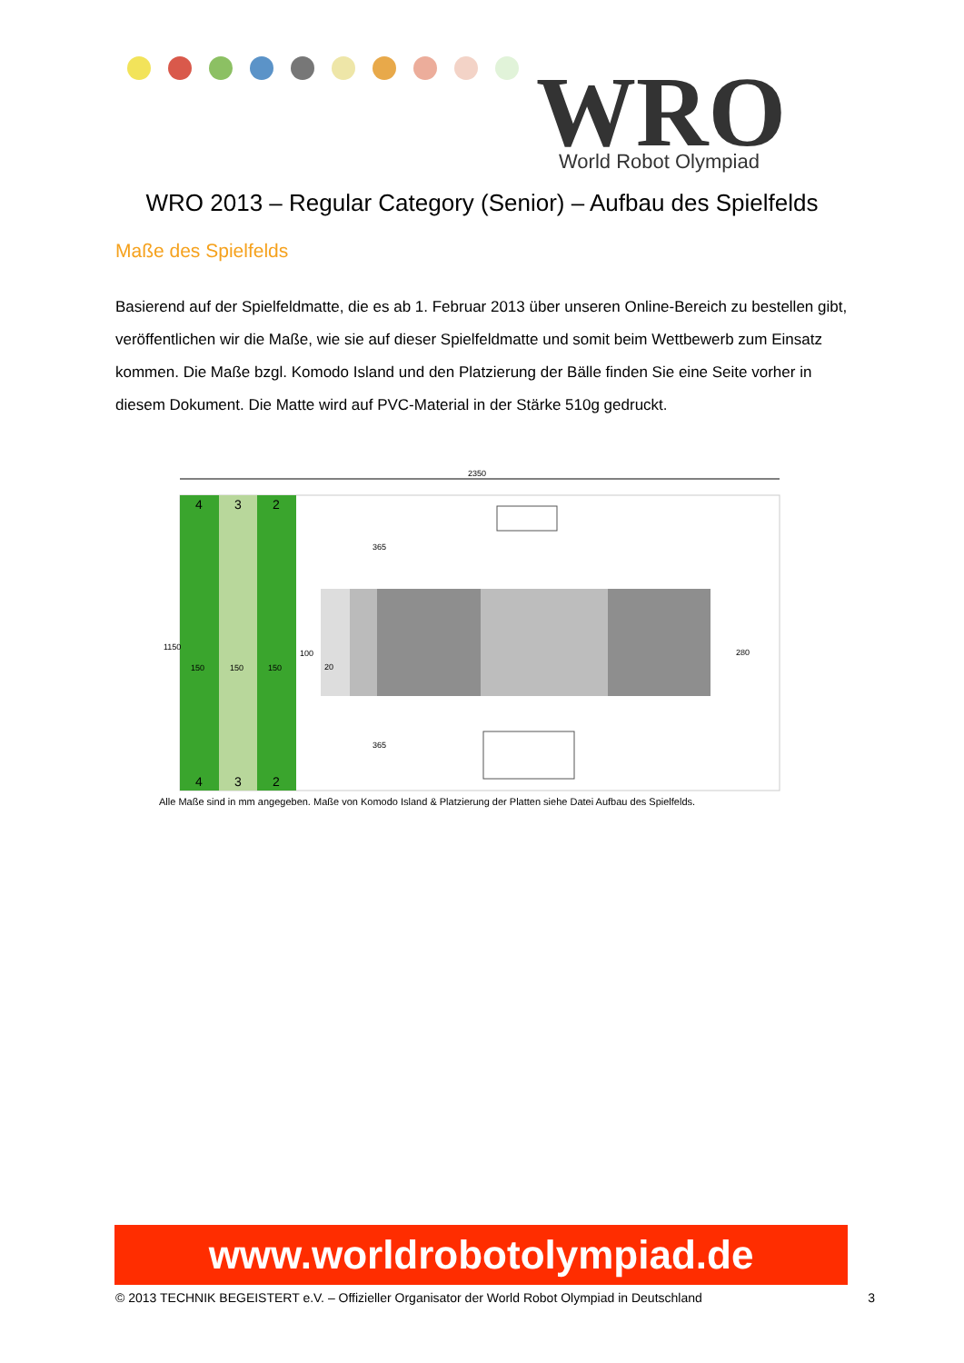WRO
World Robot Olympiad
WRO 2013 – Regular Category (Senior) – Aufbau des Spielfelds
Maße des Spielfelds
Basierend auf der Spielfeldmatte, die es ab 1. Februar 2013 über unseren Online-Bereich zu bestellen gibt, veröffentlichen wir die Maße, wie sie auf dieser Spielfeldmatte und somit beim Wettbewerb zum Einsatz kommen. Die Maße bzgl. Komodo Island und den Platzierung der Bälle finden Sie eine Seite vorher in diesem Dokument. Die Matte wird auf PVC-Material in der Stärke 510g gedruckt.
2350
150
150
150
100
20
280
1150
365
365
4
3
2
4
3
2
Alle Maße sind in mm angegeben. Maße von Komodo Island & Platzierung der Platten siehe Datei Aufbau des Spielfelds.
www.worldrobotolympiad.de
© 2013 TECHNIK BEGEISTERT e.V. – Offizieller Organisator der World Robot Olympiad in Deutschland 3